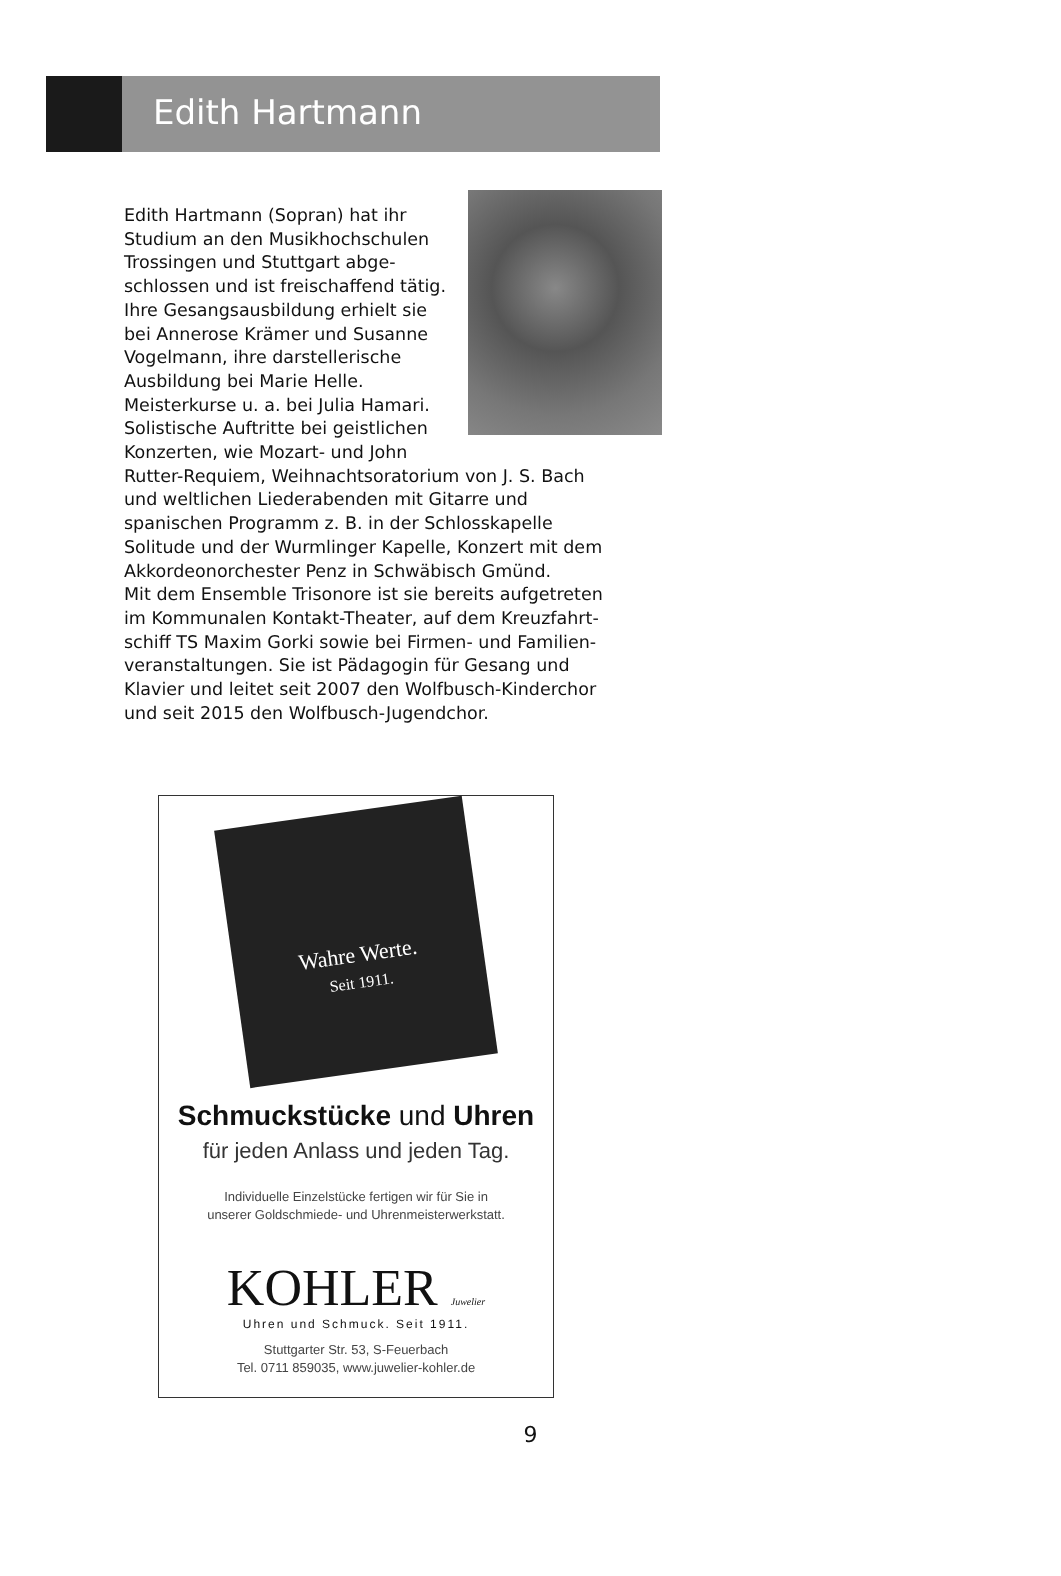Edith Hartmann
Edith Hartmann (Sopran) hat ihr Studium an den Musikhochschulen Trossingen und Stuttgart abge­schlossen und ist freischaffend tätig. Ihre Gesangsausbildung erhielt sie bei Annerose Krämer und Susanne Vogelmann, ihre darstellerische Ausbildung bei Marie Helle. Meisterkurse u. a. bei Julia Hamari. Solistische Auftritte bei geistlichen Konzerten, wie Mozart- und John Rutter-Requiem, Weihnachtsoratorium von J. S. Bach und weltlichen Liederabenden mit Gitarre und spanischen Programm z. B. in der Schlosskapelle Solitude und der Wurmlinger Kapelle, Konzert mit dem Akkordeonorchester Penz in Schwäbisch Gmünd.
Mit dem Ensemble Trisonore ist sie bereits aufgetreten im Kommunalen Kontakt-Theater, auf dem Kreuzfahrt­schiff TS Maxim Gorki sowie bei Firmen- und Familien­veranstaltungen. Sie ist Pädagogin für Gesang und Klavier und leitet seit 2007 den Wolfbusch-Kinderchor und seit 2015 den Wolfbusch-Jugendchor.
Wahre Werte.
Seit 1911.
Schmuckstücke und Uhren
für jeden Anlass und jeden Tag.
Individuelle Einzelstücke fertigen wir für Sie in
unserer Goldschmiede- und Uhrenmeisterwerkstatt.
KOHLER Juwelier
Uhren und Schmuck. Seit 1911.
Stuttgarter Str. 53, S-Feuerbach
Tel. 0711 859035, www.juwelier-kohler.de
9